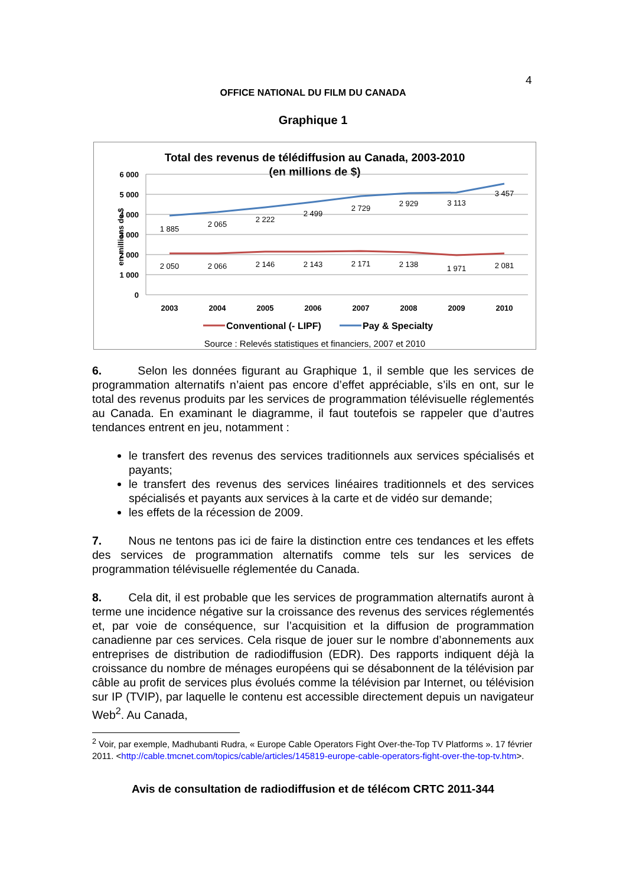4
OFFICE NATIONAL DU FILM DU CANADA
Graphique 1
Total des revenus de télédiffusion au Canada, 2003-2010
(en millions de $)
6 000
5 000
4 000
3 000
2 000
1 000
0
en millions de $
1 885
2 065
2 222
2 499
2 729
2 929
3 113
3 457
2 050
2 066
2 146
2 143
2 171
2 138
1 971
2 081
2003
2004
2005
2006
2007
2008
2009
2010
Conventional (- LIPF)
Pay & Specialty
Source : Relevés statistiques et financiers, 2007 et 2010
6. Selon les données figurant au Graphique 1, il semble que les services de programmation alternatifs n’aient pas encore d’effet appréciable, s’ils en ont, sur le total des revenus produits par les services de programmation télévisuelle réglementés au Canada. En examinant le diagramme, il faut toutefois se rappeler que d’autres tendances entrent en jeu, notamment :
le transfert des revenus des services traditionnels aux services spécialisés et payants;
le transfert des revenus des services linéaires traditionnels et des services spécialisés et payants aux services à la carte et de vidéo sur demande;
les effets de la récession de 2009.
7. Nous ne tentons pas ici de faire la distinction entre ces tendances et les effets des services de programmation alternatifs comme tels sur les services de programmation télévisuelle réglementée du Canada.
8. Cela dit, il est probable que les services de programmation alternatifs auront à terme une incidence négative sur la croissance des revenus des services réglementés et, par voie de conséquence, sur l’acquisition et la diffusion de programmation canadienne par ces services. Cela risque de jouer sur le nombre d’abonnements aux entreprises de distribution de radiodiffusion (EDR). Des rapports indiquent déjà la croissance du nombre de ménages européens qui se désabonnent de la télévision par câble au profit de services plus évolués comme la télévision par Internet, ou télévision sur IP (TVIP), par laquelle le contenu est accessible directement depuis un navigateur Web<sup>2</sup>. Au Canada,
<sup>2</sup> Voir, par exemple, Madhubanti Rudra, « Europe Cable Operators Fight Over-the-Top TV Platforms ». 17 février 2011. <http://cable.tmcnet.com/topics/cable/articles/145819-europe-cable-operators-fight-over-the-top-tv.htm>.
Avis de consultation de radiodiffusion et de télécom CRTC 2011-344